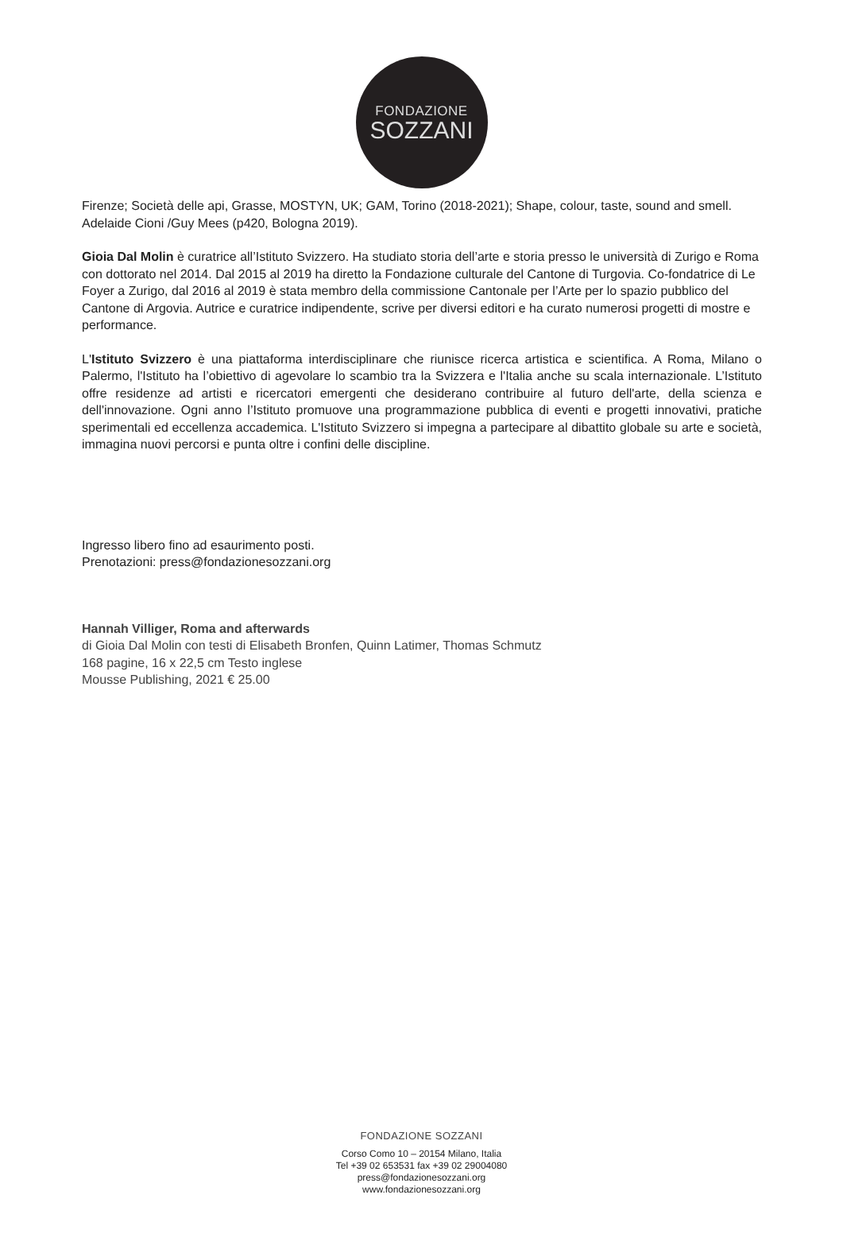FONDAZIONE
SOZZANI
Firenze; Società delle api, Grasse, MOSTYN, UK; GAM, Torino (2018-2021); Shape, colour, taste, sound and smell. Adelaide Cioni /Guy Mees (p420, Bologna 2019).
Gioia Dal Molin è curatrice all’Istituto Svizzero. Ha studiato storia dell’arte e storia presso le università di Zurigo e Roma con dottorato nel 2014. Dal 2015 al 2019 ha diretto la Fondazione culturale del Cantone di Turgovia. Co-fondatrice di Le Foyer a Zurigo, dal 2016 al 2019 è stata membro della commissione Cantonale per l’Arte per lo spazio pubblico del Cantone di Argovia. Autrice e curatrice indipendente, scrive per diversi editori e ha curato numerosi progetti di mostre e performance.
L'Istituto Svizzero è una piattaforma interdisciplinare che riunisce ricerca artistica e scientifica. A Roma, Milano o Palermo, l'Istituto ha l’obiettivo di agevolare lo scambio tra la Svizzera e l'Italia anche su scala internazionale. L’Istituto offre residenze ad artisti e ricercatori emergenti che desiderano contribuire al futuro dell'arte, della scienza e dell'innovazione. Ogni anno l’Istituto promuove una programmazione pubblica di eventi e progetti innovativi, pratiche sperimentali ed eccellenza accademica. L'Istituto Svizzero si impegna a partecipare al dibattito globale su arte e società, immagina nuovi percorsi e punta oltre i confini delle discipline.
Ingresso libero fino ad esaurimento posti.
Prenotazioni: press@fondazionesozzani.org
Hannah Villiger, Roma and afterwards
di Gioia Dal Molin con testi di Elisabeth Bronfen, Quinn Latimer, Thomas Schmutz
168 pagine, 16 x 22,5 cm Testo inglese
Mousse Publishing, 2021 € 25.00
FONDAZIONE SOZZANI
Corso Como 10 – 20154 Milano, Italia
Tel +39 02 653531 fax +39 02 29004080
press@fondazionesozzani.org
www.fondazionesozzani.org